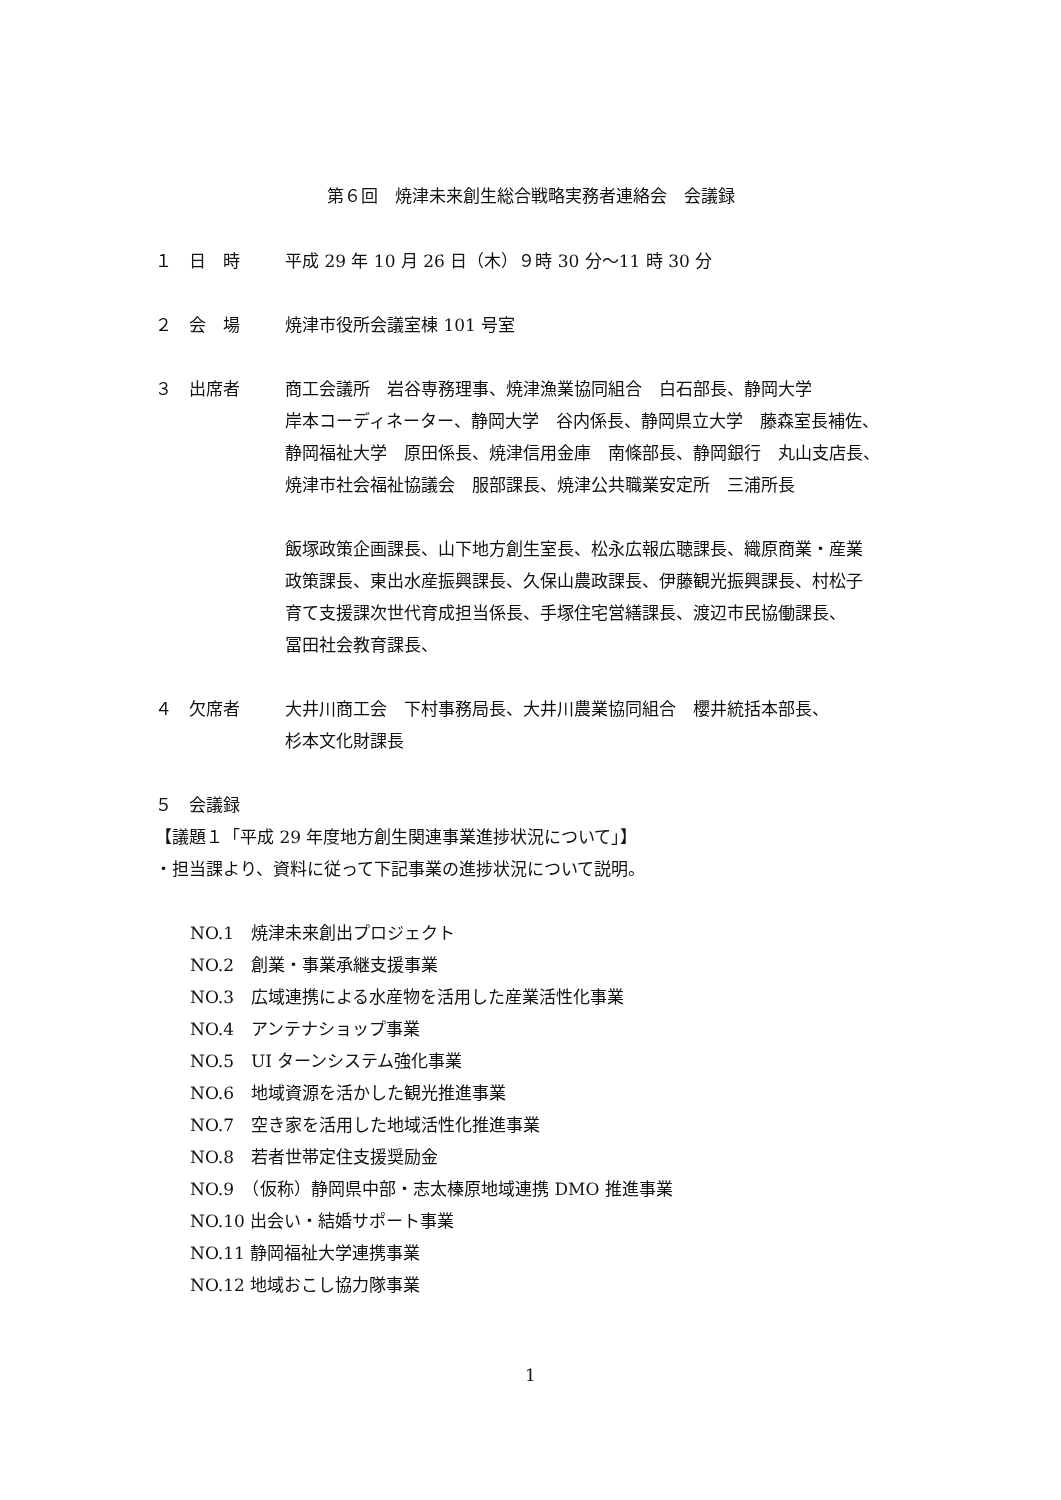第６回　焼津未来創生総合戦略実務者連絡会　会議録
１　日　時 平成 29 年 10 月 26 日（木）９時 30 分～11 時 30 分
２　会　場 焼津市役所会議室棟 101 号室
３　出席者 商工会議所　岩谷専務理事、焼津漁業協同組合　白石部長、静岡大学
岸本コーディネーター、静岡大学　谷内係長、静岡県立大学　藤森室長補佐、
静岡福祉大学　原田係長、焼津信用金庫　南條部長、静岡銀行　丸山支店長、
焼津市社会福祉協議会　服部課長、焼津公共職業安定所　三浦所長
飯塚政策企画課長、山下地方創生室長、松永広報広聴課長、織原商業・産業
政策課長、東出水産振興課長、久保山農政課長、伊藤観光振興課長、村松子
育て支援課次世代育成担当係長、手塚住宅営繕課長、渡辺市民協働課長、
冨田社会教育課長、
４　欠席者 大井川商工会　下村事務局長、大井川農業協同組合　櫻井統括本部長、
杉本文化財課長
５　会議録
【議題１「平成 29 年度地方創生関連事業進捗状況について」】
・担当課より、資料に従って下記事業の進捗状況について説明。
NO.1　焼津未来創出プロジェクト
NO.2　創業・事業承継支援事業
NO.3　広域連携による水産物を活用した産業活性化事業
NO.4　アンテナショップ事業
NO.5　UI ターンシステム強化事業
NO.6　地域資源を活かした観光推進事業
NO.7　空き家を活用した地域活性化推進事業
NO.8　若者世帯定住支援奨励金
NO.9　（仮称）静岡県中部・志太榛原地域連携 DMO 推進事業
NO.10 出会い・結婚サポート事業
NO.11 静岡福祉大学連携事業
NO.12 地域おこし協力隊事業
1